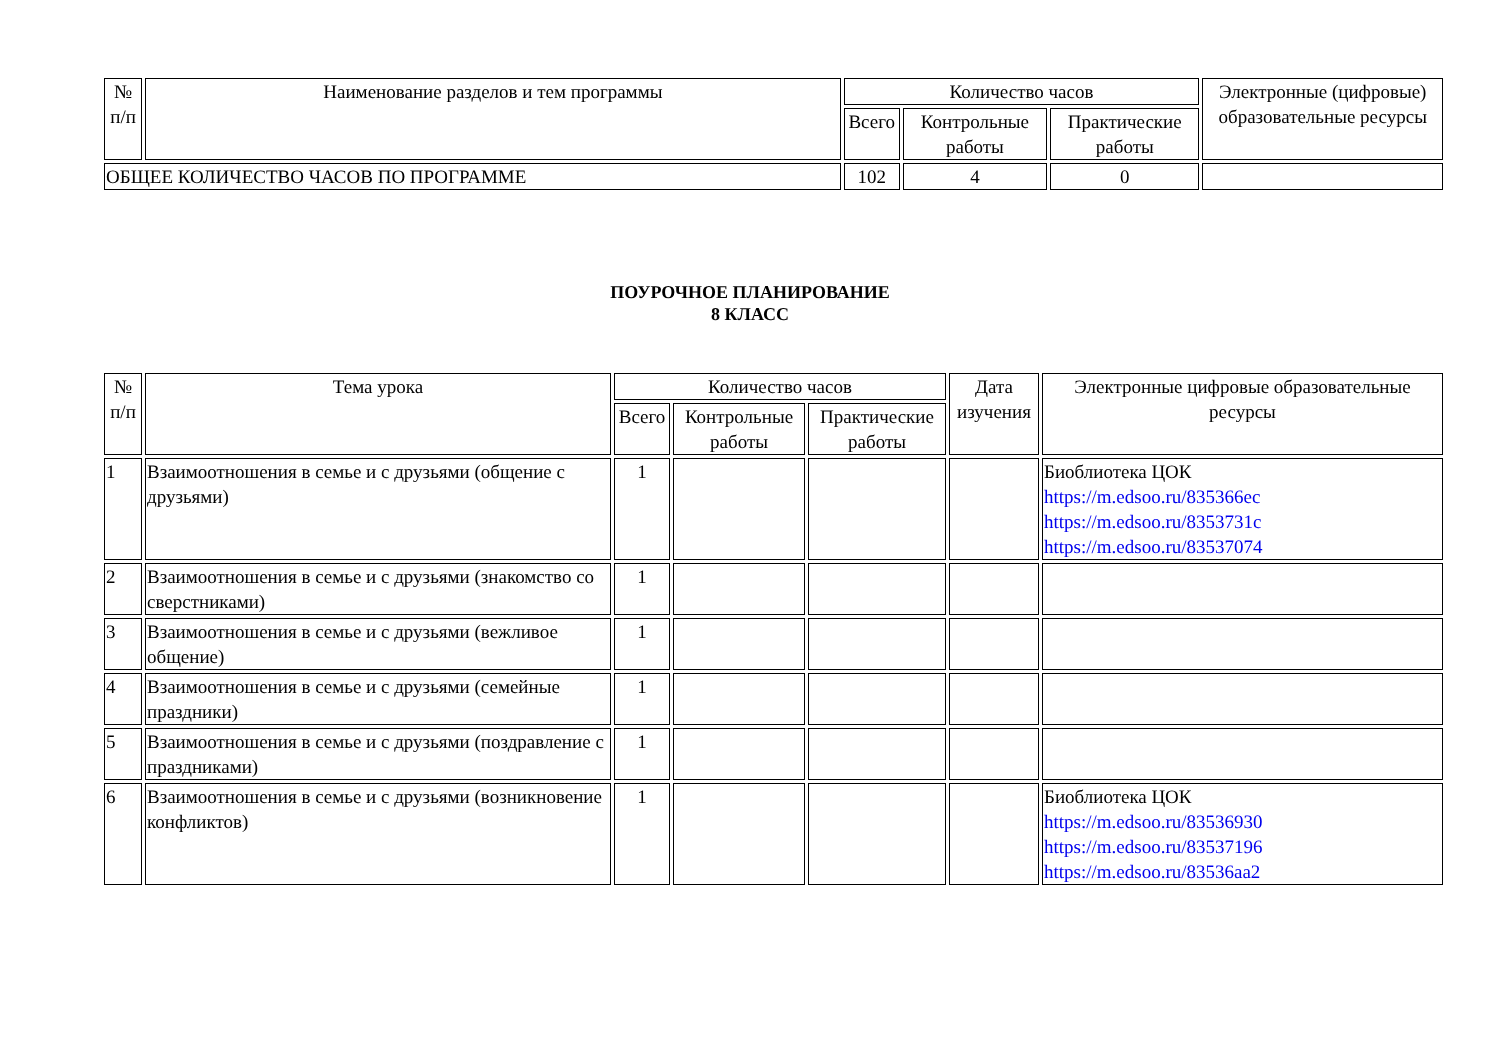| № п/п | Наименование разделов и тем программы | Количество часов | | | Электронные (цифровые) образовательные ресурсы |
| --- | --- | --- | --- | --- | --- |
| | | Всего | Контрольные работы | Практические работы | |
| ОБЩЕЕ КОЛИЧЕСТВО ЧАСОВ ПО ПРОГРАММЕ | | 102 | 4 | 0 | |
ПОУРОЧНОЕ ПЛАНИРОВАНИЕ
8 КЛАСС
| № п/п | Тема урока | Количество часов | | | Дата изучения | Электронные цифровые образовательные ресурсы |
| --- | --- | --- | --- | --- | --- | --- |
| | | Всего | Контрольные работы | Практические работы | | |
| 1 | Взаимоотношения в семье и с друзьями (общение с друзьями) | 1 | | | | Биоблиотека ЦОК https://m.edsoo.ru/835366ec https://m.edsoo.ru/8353731c https://m.edsoo.ru/83537074 |
| 2 | Взаимоотношения в семье и с друзьями (знакомство со сверстниками) | 1 | | | | |
| 3 | Взаимоотношения в семье и с друзьями (вежливое общение) | 1 | | | | |
| 4 | Взаимоотношения в семье и с друзьями (семейные праздники) | 1 | | | | |
| 5 | Взаимоотношения в семье и с друзьями (поздравление с праздниками) | 1 | | | | |
| 6 | Взаимоотношения в семье и с друзьями (возникновение конфликтов) | 1 | | | | Биоблиотека ЦОК https://m.edsoo.ru/83536930 https://m.edsoo.ru/83537196 https://m.edsoo.ru/83536aa2 |